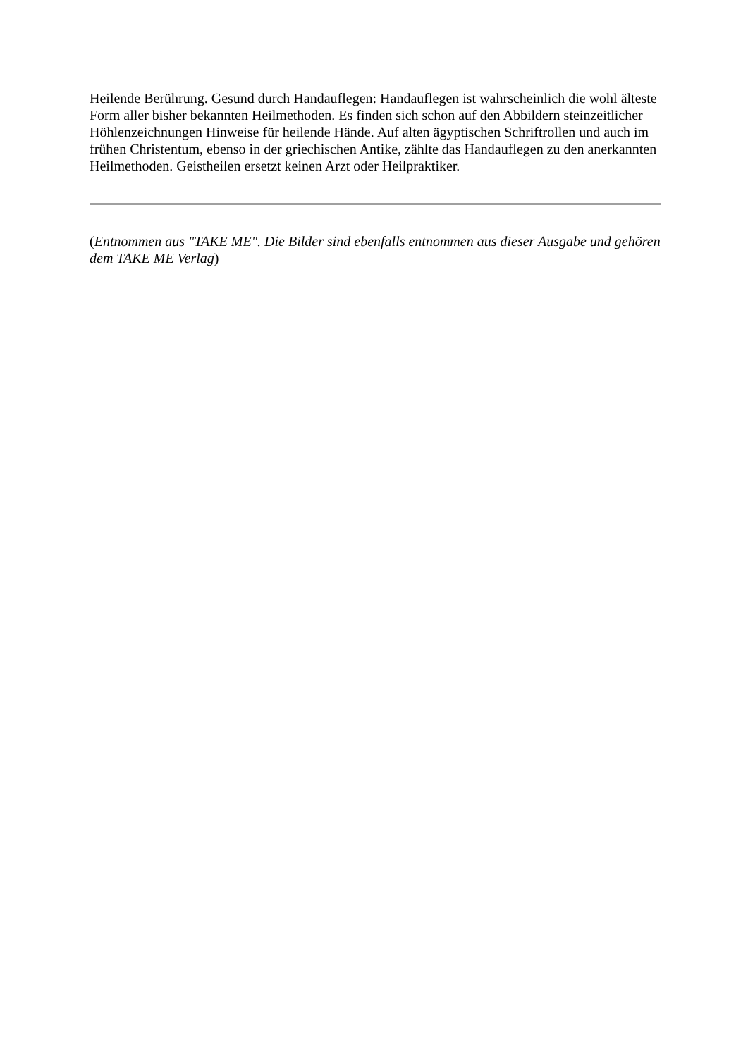Heilende Berührung. Gesund durch Handauflegen: Handauflegen ist wahrscheinlich die wohl älteste Form aller bisher bekannten Heilmethoden. Es finden sich schon auf den Abbildern steinzeitlicher Höhlenzeichnungen Hinweise für heilende Hände. Auf alten ägyptischen Schriftrollen und auch im frühen Christentum, ebenso in der griechischen Antike, zählte das Handauflegen zu den anerkannten Heilmethoden. Geistheilen ersetzt keinen Arzt oder Heilpraktiker.
(Entnommen aus "TAKE ME". Die Bilder sind ebenfalls entnommen aus dieser Ausgabe und gehören dem TAKE ME Verlag)